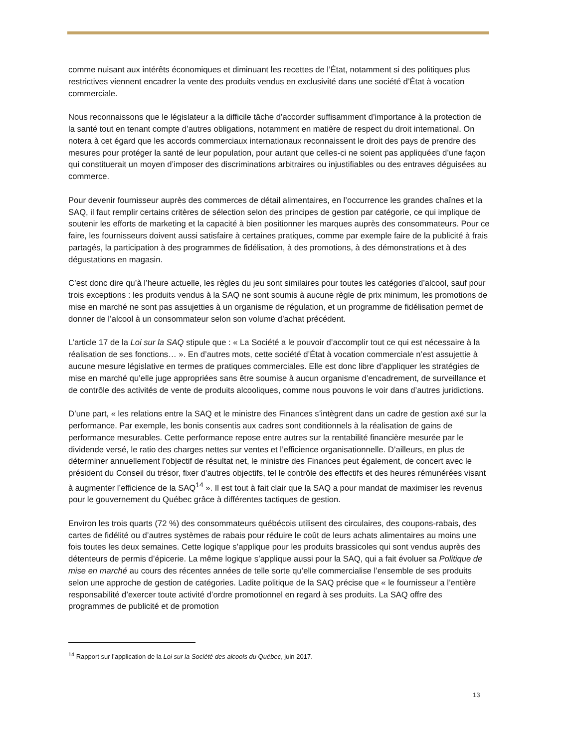comme nuisant aux intérêts économiques et diminuant les recettes de l’État, notamment si des politiques plus restrictives viennent encadrer la vente des produits vendus en exclusivité dans une société d’État à vocation commerciale.
Nous reconnaissons que le législateur a la difficile tâche d’accorder suffisamment d’importance à la protection de la santé tout en tenant compte d’autres obligations, notamment en matière de respect du droit international. On notera à cet égard que les accords commerciaux internationaux reconnaissent le droit des pays de prendre des mesures pour protéger la santé de leur population, pour autant que celles-ci ne soient pas appliquées d’une façon qui constituerait un moyen d’imposer des discriminations arbitraires ou injustifiables ou des entraves déguisées au commerce.
Pour devenir fournisseur auprès des commerces de détail alimentaires, en l’occurrence les grandes chaînes et la SAQ, il faut remplir certains critères de sélection selon des principes de gestion par catégorie, ce qui implique de soutenir les efforts de marketing et la capacité à bien positionner les marques auprès des consommateurs. Pour ce faire, les fournisseurs doivent aussi satisfaire à certaines pratiques, comme par exemple faire de la publicité à frais partagés, la participation à des programmes de fidélisation, à des promotions, à des démonstrations et à des dégustations en magasin.
C’est donc dire qu’à l’heure actuelle, les règles du jeu sont similaires pour toutes les catégories d’alcool, sauf pour trois exceptions : les produits vendus à la SAQ ne sont soumis à aucune règle de prix minimum, les promotions de mise en marché ne sont pas assujetties à un organisme de régulation, et un programme de fidélisation permet de donner de l’alcool à un consommateur selon son volume d’achat précédent.
L’article 17 de la Loi sur la SAQ stipule que : « La Société a le pouvoir d’accomplir tout ce qui est nécessaire à la réalisation de ses fonctions… ». En d’autres mots, cette société d’État à vocation commerciale n’est assujettie à aucune mesure législative en termes de pratiques commerciales. Elle est donc libre d’appliquer les stratégies de mise en marché qu’elle juge appropriées sans être soumise à aucun organisme d’encadrement, de surveillance et de contrôle des activités de vente de produits alcooliques, comme nous pouvons le voir dans d’autres juridictions.
D’une part, « les relations entre la SAQ et le ministre des Finances s’intègrent dans un cadre de gestion axé sur la performance. Par exemple, les bonis consentis aux cadres sont conditionnels à la réalisation de gains de performance mesurables. Cette performance repose entre autres sur la rentabilité financière mesurée par le dividende versé, le ratio des charges nettes sur ventes et l’efficience organisationnelle. D’ailleurs, en plus de déterminer annuellement l’objectif de résultat net, le ministre des Finances peut également, de concert avec le président du Conseil du trésor, fixer d’autres objectifs, tel le contrôle des effectifs et des heures rémunérées visant à augmenter l’efficience de la SAQ<sup>14</sup> ». Il est tout à fait clair que la SAQ a pour mandat de maximiser les revenus pour le gouvernement du Québec grâce à différentes tactiques de gestion.
Environ les trois quarts (72 %) des consommateurs québécois utilisent des circulaires, des coupons-rabais, des cartes de fidélité ou d’autres systèmes de rabais pour réduire le coût de leurs achats alimentaires au moins une fois toutes les deux semaines. Cette logique s’applique pour les produits brassicoles qui sont vendus auprès des détenteurs de permis d’épicerie. La même logique s’applique aussi pour la SAQ, qui a fait évoluer sa Politique de mise en marché au cours des récentes années de telle sorte qu’elle commercialise l’ensemble de ses produits selon une approche de gestion de catégories. Ladite politique de la SAQ précise que « le fournisseur a l’entière responsabilité d’exercer toute activité d’ordre promotionnel en regard à ses produits. La SAQ offre des programmes de publicité et de promotion
<sup>14</sup> Rapport sur l’application de la Loi sur la Société des alcools du Québec, juin 2017.
13